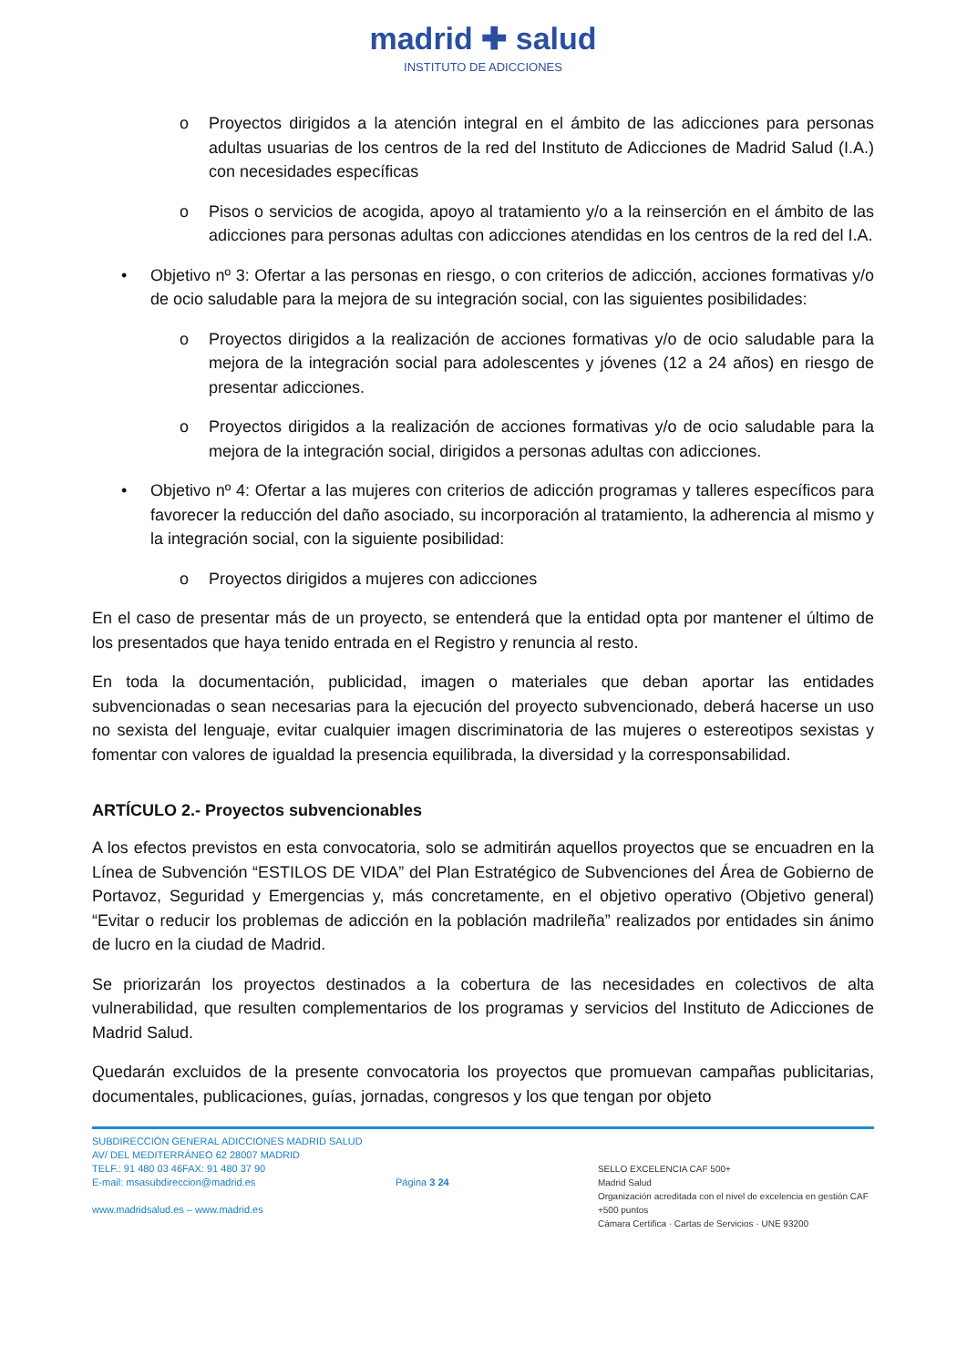madrid ✚ salud
INSTITUTO DE ADICCIONES
o Proyectos dirigidos a la atención integral en el ámbito de las adicciones para personas adultas usuarias de los centros de la red del Instituto de Adicciones de Madrid Salud (I.A.) con necesidades específicas
o Pisos o servicios de acogida, apoyo al tratamiento y/o a la reinserción en el ámbito de las adicciones para personas adultas con adicciones atendidas en los centros de la red del I.A.
• Objetivo nº 3: Ofertar a las personas en riesgo, o con criterios de adicción, acciones formativas y/o de ocio saludable para la mejora de su integración social, con las siguientes posibilidades:
o Proyectos dirigidos a la realización de acciones formativas y/o de ocio saludable para la mejora de la integración social para adolescentes y jóvenes (12 a 24 años) en riesgo de presentar adicciones.
o Proyectos dirigidos a la realización de acciones formativas y/o de ocio saludable para la mejora de la integración social, dirigidos a personas adultas con adicciones.
• Objetivo nº 4: Ofertar a las mujeres con criterios de adicción programas y talleres específicos para favorecer la reducción del daño asociado, su incorporación al tratamiento, la adherencia al mismo y la integración social, con la siguiente posibilidad:
o Proyectos dirigidos a mujeres con adicciones
En el caso de presentar más de un proyecto, se entenderá que la entidad opta por mantener el último de los presentados que haya tenido entrada en el Registro y renuncia al resto.
En toda la documentación, publicidad, imagen o materiales que deban aportar las entidades subvencionadas o sean necesarias para la ejecución del proyecto subvencionado, deberá hacerse un uso no sexista del lenguaje, evitar cualquier imagen discriminatoria de las mujeres o estereotipos sexistas y fomentar con valores de igualdad la presencia equilibrada, la diversidad y la corresponsabilidad.
ARTÍCULO 2.- Proyectos subvencionables
A los efectos previstos en esta convocatoria, solo se admitirán aquellos proyectos que se encuadren en la Línea de Subvención “ESTILOS DE VIDA” del Plan Estratégico de Subvenciones del Área de Gobierno de Portavoz, Seguridad y Emergencias y, más concretamente, en el objetivo operativo (Objetivo general) “Evitar o reducir los problemas de adicción en la población madrileña” realizados por entidades sin ánimo de lucro en la ciudad de Madrid.
Se priorizarán los proyectos destinados a la cobertura de las necesidades en colectivos de alta vulnerabilidad, que resulten complementarios de los programas y servicios del Instituto de Adicciones de Madrid Salud.
Quedarán excluidos de la presente convocatoria los proyectos que promuevan campañas publicitarias, documentales, publicaciones, guías, jornadas, congresos y los que tengan por objeto
SUBDIRECCIÓN GENERAL ADICCIONES MADRID SALUD
AV/ DEL MEDITERRÁNEO 62 28007 MADRID
TELF.: 91 480 03 46FAX: 91 480 37 90
E-mail: msasubdireccion@madrid.es
www.madridsalud.es – www.madrid.es
Página 3 24
SELLO EXCELENCIA CAF 500+
Madrid Salud
Organización acreditada con el nivel de excelencia en gestión CAF +500 puntos
Cámara Certifica · Cartas de Servicios · UNE 93200